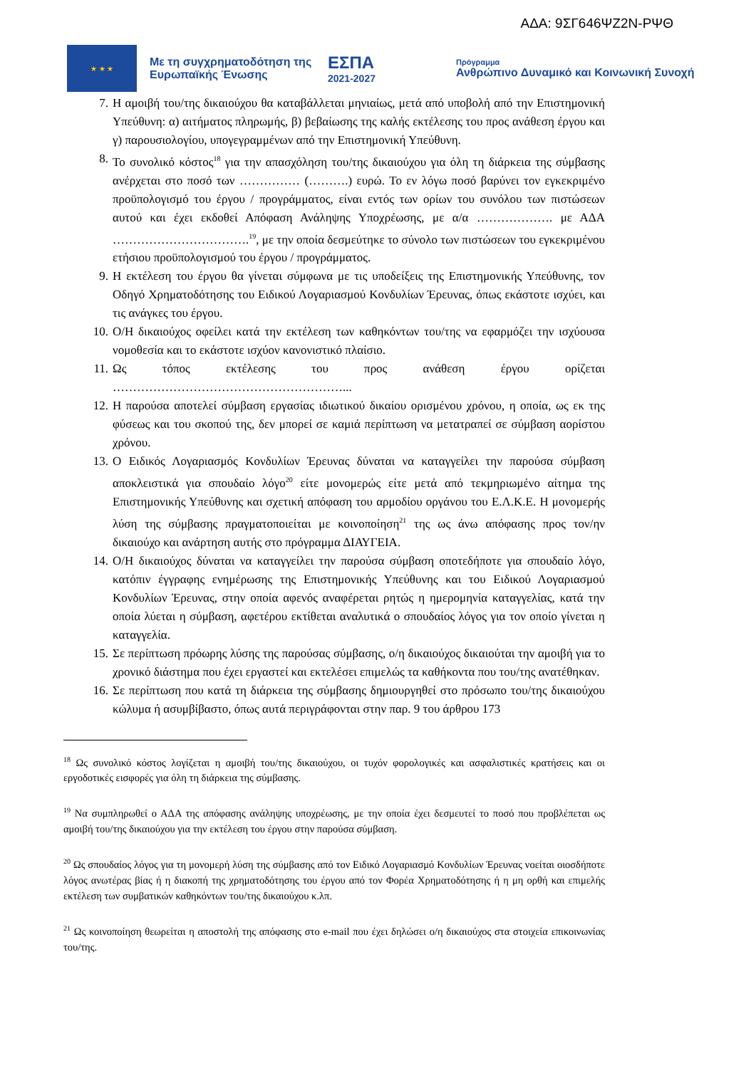ΑΔΑ: 9ΣΓ646ΨΖ2Ν-ΡΨΘ
★ ★ ★
Με τη συγχρηματοδότηση της Ευρωπαϊκής Ένωσης
ΕΣΠΑ
2021-2027
Πρόγραμμα
Ανθρώπινο Δυναμικό και Κοινωνική Συνοχή
7. Η αμοιβή του/της δικαιούχου θα καταβάλλεται μηνιαίως, μετά από υποβολή από την Επιστημονική Υπεύθυνη: α) αιτήματος πληρωμής, β) βεβαίωσης της καλής εκτέλεσης του προς ανάθεση έργου και γ) παρουσιολογίου, υπογεγραμμένων από την Επιστημονική Υπεύθυνη.
8. Το συνολικό κόστος<sup>18</sup> για την απασχόληση του/της δικαιούχου για όλη τη διάρκεια της σύμβασης ανέρχεται στο ποσό των …………… (……….) ευρώ. Το εν λόγω ποσό βαρύνει τον εγκεκριμένο προϋπολογισμό του έργου / προγράμματος, είναι εντός των ορίων του συνόλου των πιστώσεων αυτού και έχει εκδοθεί Απόφαση Ανάληψης Υποχρέωσης, με α/α ………………. με ΑΔΑ …………………………….<sup>19</sup>, με την οποία δεσμεύτηκε το σύνολο των πιστώσεων του εγκεκριμένου ετήσιου προϋπολογισμού του έργου / προγράμματος.
9. Η εκτέλεση του έργου θα γίνεται σύμφωνα με τις υποδείξεις της Επιστημονικής Υπεύθυνης, τον Οδηγό Χρηματοδότησης του Ειδικού Λογαριασμού Κονδυλίων Έρευνας, όπως εκάστοτε ισχύει, και τις ανάγκες του έργου.
10. Ο/Η δικαιούχος οφείλει κατά την εκτέλεση των καθηκόντων του/της να εφαρμόζει την ισχύουσα νομοθεσία και το εκάστοτε ισχύον κανονιστικό πλαίσιο.
11. Ως τόπος εκτέλεσης του προς ανάθεση έργου ορίζεται …………………………………………………...
12. Η παρούσα αποτελεί σύμβαση εργασίας ιδιωτικού δικαίου ορισμένου χρόνου, η οποία, ως εκ της φύσεως και του σκοπού της, δεν μπορεί σε καμιά περίπτωση να μετατραπεί σε σύμβαση αορίστου χρόνου.
13. Ο Ειδικός Λογαριασμός Κονδυλίων Έρευνας δύναται να καταγγείλει την παρούσα σύμβαση αποκλειστικά για σπουδαίο λόγο<sup>20</sup> είτε μονομερώς είτε μετά από τεκμηριωμένο αίτημα της Επιστημονικής Υπεύθυνης και σχετική απόφαση του αρμοδίου οργάνου του Ε.Λ.Κ.Ε. Η μονομερής λύση της σύμβασης πραγματοποιείται με κοινοποίηση<sup>21</sup> της ως άνω απόφασης προς τον/ην δικαιούχο και ανάρτηση αυτής στο πρόγραμμα ΔΙΑΥΓΕΙΑ.
14. Ο/Η δικαιούχος δύναται να καταγγείλει την παρούσα σύμβαση οποτεδήποτε για σπουδαίο λόγο, κατόπιν έγγραφης ενημέρωσης της Επιστημονικής Υπεύθυνης και του Ειδικού Λογαριασμού Κονδυλίων Έρευνας, στην οποία αφενός αναφέρεται ρητώς η ημερομηνία καταγγελίας, κατά την οποία λύεται η σύμβαση, αφετέρου εκτίθεται αναλυτικά ο σπουδαίος λόγος για τον οποίο γίνεται η καταγγελία.
15. Σε περίπτωση πρόωρης λύσης της παρούσας σύμβασης, ο/η δικαιούχος δικαιούται την αμοιβή για το χρονικό διάστημα που έχει εργαστεί και εκτελέσει επιμελώς τα καθήκοντα που του/της ανατέθηκαν.
16. Σε περίπτωση που κατά τη διάρκεια της σύμβασης δημιουργηθεί στο πρόσωπο του/της δικαιούχου κώλυμα ή ασυμβίβαστο, όπως αυτά περιγράφονται στην παρ. 9 του άρθρου 173
<sup>18</sup> Ως συνολικό κόστος λογίζεται η αμοιβή του/της δικαιούχου, οι τυχόν φορολογικές και ασφαλιστικές κρατήσεις και οι εργοδοτικές εισφορές για όλη τη διάρκεια της σύμβασης.
<sup>19</sup> Να συμπληρωθεί ο ΑΔΑ της απόφασης ανάληψης υποχρέωσης, με την οποία έχει δεσμευτεί το ποσό που προβλέπεται ως αμοιβή του/της δικαιούχου για την εκτέλεση του έργου στην παρούσα σύμβαση.
<sup>20</sup> Ως σπουδαίος λόγος για τη μονομερή λύση της σύμβασης από τον Ειδικό Λογαριασμό Κονδυλίων Έρευνας νοείται οιοσδήποτε λόγος ανωτέρας βίας ή η διακοπή της χρηματοδότησης του έργου από τον Φορέα Χρηματοδότησης ή η μη ορθή και επιμελής εκτέλεση των συμβατικών καθηκόντων του/της δικαιούχου κ.λπ.
<sup>21</sup> Ως κοινοποίηση θεωρείται η αποστολή της απόφασης στο e-mail που έχει δηλώσει ο/η δικαιούχος στα στοιχεία επικοινωνίας του/της.